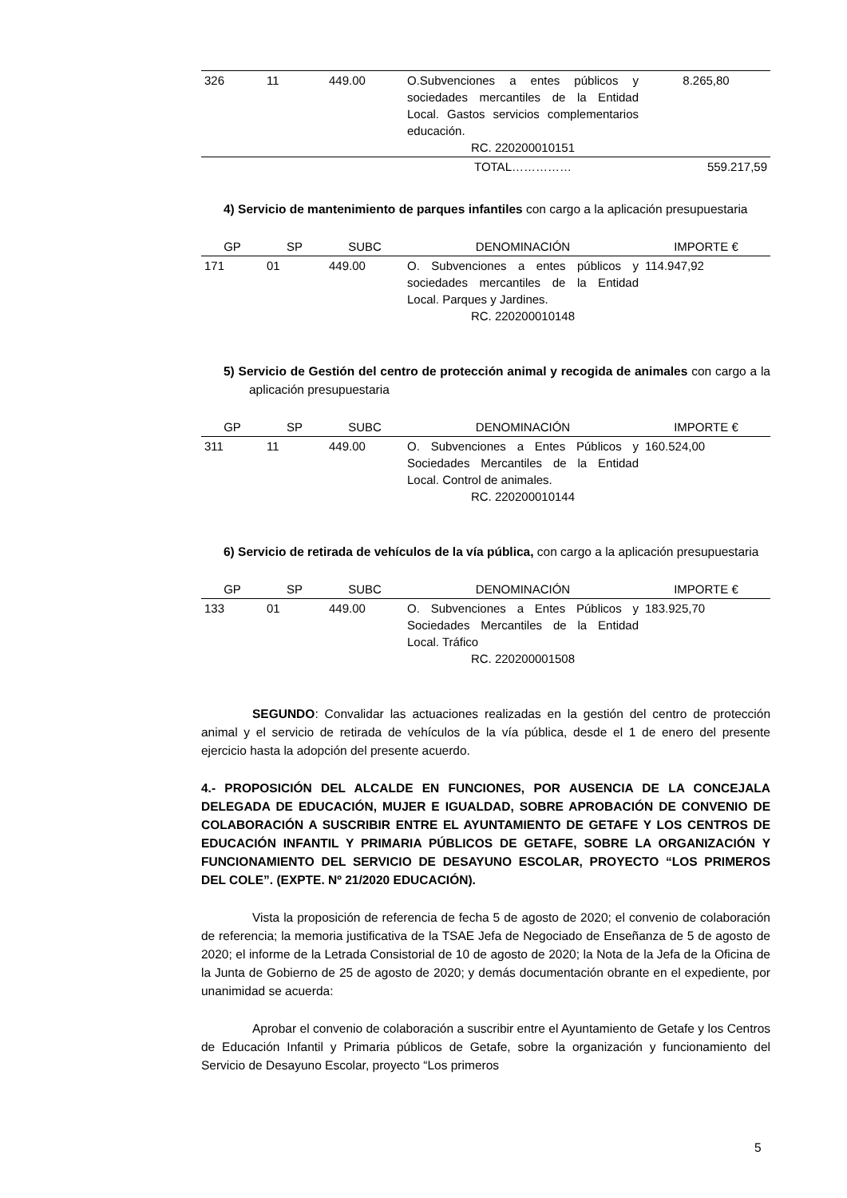| 326 | 11 | 449.00 | O.Subvenciones a entes públicos y sociedades mercantiles de la Entidad Local. Gastos servicios complementarios educación. RC. 220200010151 | 8.265,80 |
| | | | TOTAL…………… | 559.217,59 |
4) Servicio de mantenimiento de parques infantiles con cargo a la aplicación presupuestaria
| GP | SP | SUBC | DENOMINACIÓN | IMPORTE € |
| --- | --- | --- | --- | --- |
| 171 | 01 | 449.00 | O. Subvenciones a entes públicos y sociedades mercantiles de la Entidad Local. Parques y Jardines. RC. 220200010148 | 114.947,92 |
5) Servicio de Gestión del centro de protección animal y recogida de animales con cargo a la aplicación presupuestaria
| GP | SP | SUBC | DENOMINACIÓN | IMPORTE € |
| --- | --- | --- | --- | --- |
| 311 | 11 | 449.00 | O. Subvenciones a Entes Públicos y Sociedades Mercantiles de la Entidad Local. Control de animales. RC. 220200010144 | 160.524,00 |
6) Servicio de retirada de vehículos de la vía pública, con cargo a la aplicación presupuestaria
| GP | SP | SUBC | DENOMINACIÓN | IMPORTE € |
| --- | --- | --- | --- | --- |
| 133 | 01 | 449.00 | O. Subvenciones a Entes Públicos y Sociedades Mercantiles de la Entidad Local. Tráfico RC. 220200001508 | 183.925,70 |
SEGUNDO: Convalidar las actuaciones realizadas en la gestión del centro de protección animal y el servicio de retirada de vehículos de la vía pública, desde el 1 de enero del presente ejercicio hasta la adopción del presente acuerdo.
4.- PROPOSICIÓN DEL ALCALDE EN FUNCIONES, POR AUSENCIA DE LA CONCEJALA DELEGADA DE EDUCACIÓN, MUJER E IGUALDAD, SOBRE APROBACIÓN DE CONVENIO DE COLABORACIÓN A SUSCRIBIR ENTRE EL AYUNTAMIENTO DE GETAFE Y LOS CENTROS DE EDUCACIÓN INFANTIL Y PRIMARIA PÚBLICOS DE GETAFE, SOBRE LA ORGANIZACIÓN Y FUNCIONAMIENTO DEL SERVICIO DE DESAYUNO ESCOLAR, PROYECTO “LOS PRIMEROS DEL COLE”. (EXPTE. Nº 21/2020 EDUCACIÓN).
Vista la proposición de referencia de fecha 5 de agosto de 2020; el convenio de colaboración de referencia; la memoria justificativa de la TSAE Jefa de Negociado de Enseñanza de 5 de agosto de 2020; el informe de la Letrada Consistorial de 10 de agosto de 2020; la Nota de la Jefa de la Oficina de la Junta de Gobierno de 25 de agosto de 2020; y demás documentación obrante en el expediente, por unanimidad se acuerda:
Aprobar el convenio de colaboración a suscribir entre el Ayuntamiento de Getafe y los Centros de Educación Infantil y Primaria públicos de Getafe, sobre la organización y funcionamiento del Servicio de Desayuno Escolar, proyecto “Los primeros
5